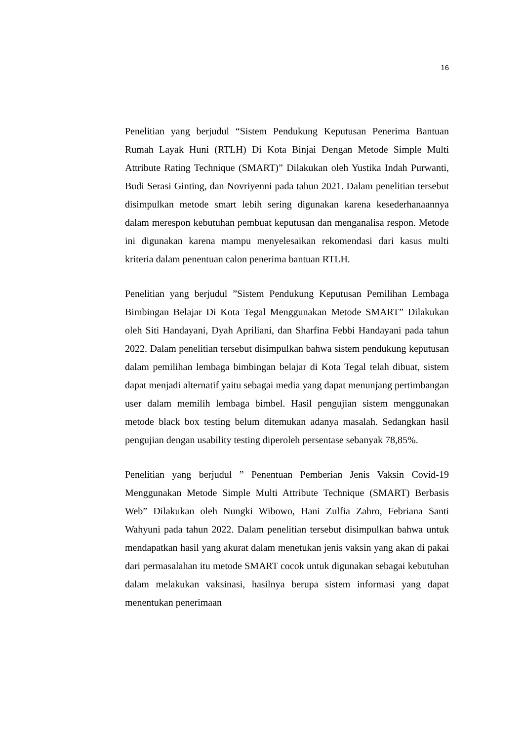16
Penelitian yang berjudul “Sistem Pendukung Keputusan Penerima Bantuan Rumah Layak Huni (RTLH) Di Kota Binjai Dengan Metode Simple Multi Attribute Rating Technique (SMART)” Dilakukan oleh Yustika Indah Purwanti, Budi Serasi Ginting, dan Novriyenni pada tahun 2021. Dalam penelitian tersebut disimpulkan metode smart lebih sering digunakan karena kesederhanaannya dalam merespon kebutuhan pembuat keputusan dan menganalisa respon. Metode ini digunakan karena mampu menyelesaikan rekomendasi dari kasus multi kriteria dalam penentuan calon penerima bantuan RTLH.
Penelitian yang berjudul ”Sistem Pendukung Keputusan Pemilihan Lembaga Bimbingan Belajar Di Kota Tegal Menggunakan Metode SMART” Dilakukan oleh Siti Handayani, Dyah Apriliani, dan Sharfina Febbi Handayani pada tahun 2022. Dalam penelitian tersebut disimpulkan bahwa sistem pendukung keputusan dalam pemilihan lembaga bimbingan belajar di Kota Tegal telah dibuat, sistem dapat menjadi alternatif yaitu sebagai media yang dapat menunjang pertimbangan user dalam memilih lembaga bimbel. Hasil pengujian sistem menggunakan metode black box testing belum ditemukan adanya masalah. Sedangkan hasil pengujian dengan usability testing diperoleh persentase sebanyak 78,85%.
Penelitian yang berjudul ” Penentuan Pemberian Jenis Vaksin Covid-19 Menggunakan Metode Simple Multi Attribute Technique (SMART) Berbasis Web” Dilakukan oleh Nungki Wibowo, Hani Zulfia Zahro, Febriana Santi Wahyuni pada tahun 2022. Dalam penelitian tersebut disimpulkan bahwa untuk mendapatkan hasil yang akurat dalam menetukan jenis vaksin yang akan di pakai dari permasalahan itu metode SMART cocok untuk digunakan sebagai kebutuhan dalam melakukan vaksinasi, hasilnya berupa sistem informasi yang dapat menentukan penerimaan